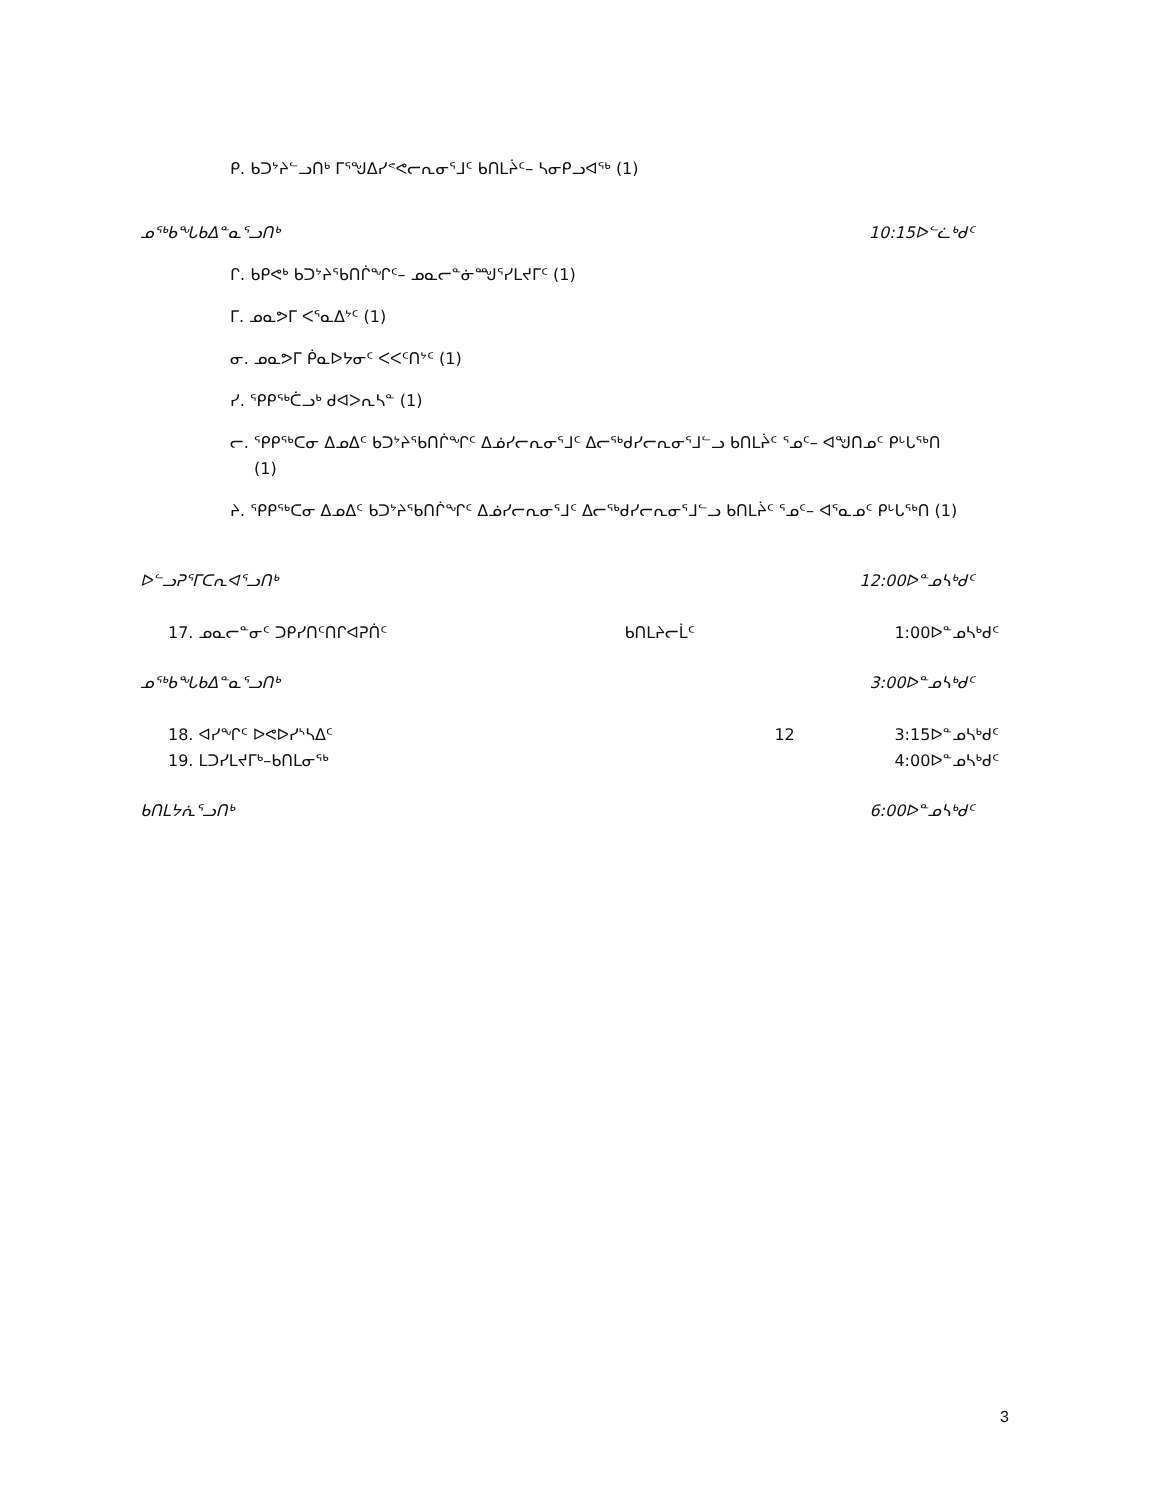ᑭ. ᑲᑐᔾᔨᓪᓗᑎᒃ ᒥᕐᖑᐃᓯᕝᕙᓕᕆᓂᕐᒧᑦ ᑲᑎᒪᔩᑦ– ᓴᓂᑭᓗᐊᖅ (1)
ᓄᖅᑲᖓᑲᐃᓐᓇᕐᓗᑎᒃ 10:15ᐅᓪᓛᒃᑯᑦ
ᒋ. ᑲᑭᕙᒃ ᑲᑐᔾᔨᖃᑎᒌᖏᑦ– ᓄᓇᓕᓐᓃᙳᕐᓯᒪᔪᒥᑦ (1)
ᒥ. ᓄᓇᕗᒥ ᐸᕐᓇᐃᔾᑦ (1)
ᓂ. ᓄᓇᕗᒥ ᑮᓇᐅᔭᓂᑦ ᐸᐸᑦᑎᔾᑦ (1)
ᓯ. ᕿᑭᖅᑖᓗᒃ ᑯᐊᐳᕆᓴᓐ (1)
ᓕ. ᕿᑭᖅᑕᓂ ᐃᓄᐃᑦ ᑲᑐᔾᔨᖃᑎᒌᖏᑦ ᐃᓅᓯᓕᕆᓂᕐᒧᑦ ᐃᓕᖅᑯᓯᓕᕆᓂᕐᒧᓪᓗ ᑲᑎᒪᔩᑦ ᕐᓄᑦ– ᐊᖑᑎᓄᑦ ᑭᒡᒐᖅᑎ (1)
ᔨ. ᕿᑭᖅᑕᓂ ᐃᓄᐃᑦ ᑲᑐᔾᔨᖃᑎᒌᖏᑦ ᐃᓅᓯᓕᕆᓂᕐᒧᑦ ᐃᓕᖅᑯᓯᓕᕆᓂᕐᒧᓪᓗ ᑲᑎᒪᔩᑦ ᕐᓄᑦ– ᐊᕐᓇᓄᑦ ᑭᒡᒐᖅᑎ (1)
ᐅᓪᓗᕈᕐᒥᑕᕆᐊᕐᓗᑎᒃ 12:00ᐅᓐᓄᓴᒃᑯᑦ
17. ᓄᓇᓕᓐᓂᑦ ᑐᑭᓯᑎᑦᑎᒋᐊᕈᑏᑦ ᑲᑎᒪᔨᓕᒫᑦ 1:00ᐅᓐᓄᓴᒃᑯᑦ
ᓄᖅᑲᖓᑲᐃᓐᓇᕐᓗᑎᒃ 3:00ᐅᓐᓄᓴᒃᑯᑦ
18. ᐊᓯᖏᑦ ᐅᕙᐅᓯᔅᓴᐃᑦ 12 3:15ᐅᓐᓄᓴᒃᑯᑦ
19. ᒪᑐᓯᒪᔪᒥᒃ–ᑲᑎᒪᓂᖅ 4:00ᐅᓐᓄᓴᒃᑯᑦ
ᑲᑎᒪᔭᕇᕐᓗᑎᒃ 6:00ᐅᓐᓄᓴᒃᑯᑦ
3